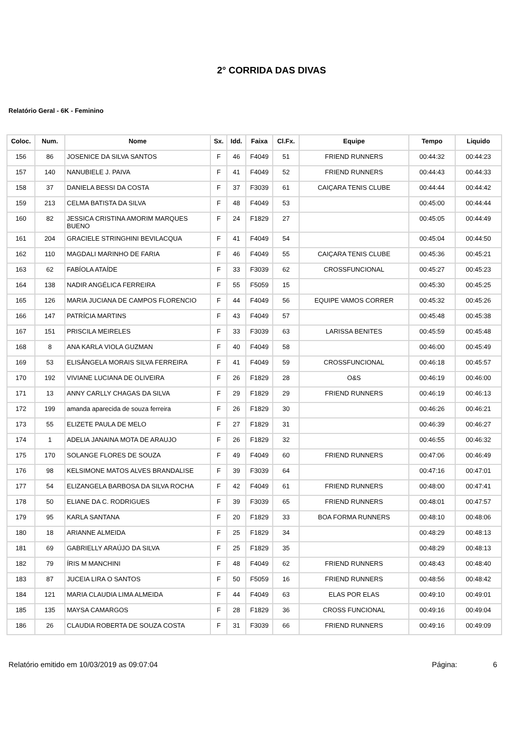2° CORRIDA DAS DIVAS
Relatório Geral - 6K - Feminino
| Coloc. | Num. | Nome | Sx. | Idd. | Faixa | Cl.Fx. | Equipe | Tempo | Liquido |
| --- | --- | --- | --- | --- | --- | --- | --- | --- | --- |
| 156 | 86 | JOSENICE DA SILVA SANTOS | F | 46 | F4049 | 51 | FRIEND RUNNERS | 00:44:32 | 00:44:23 |
| 157 | 140 | NANUBIELE J. PAIVA | F | 41 | F4049 | 52 | FRIEND RUNNERS | 00:44:43 | 00:44:33 |
| 158 | 37 | DANIELA BESSI DA COSTA | F | 37 | F3039 | 61 | CAIÇARA TENIS CLUBE | 00:44:44 | 00:44:42 |
| 159 | 213 | CELMA BATISTA DA SILVA | F | 48 | F4049 | 53 | | 00:45:00 | 00:44:44 |
| 160 | 82 | JESSICA CRISTINA AMORIM MARQUES BUENO | F | 24 | F1829 | 27 | | 00:45:05 | 00:44:49 |
| 161 | 204 | GRACIELE STRINGHINI BEVILACQUA | F | 41 | F4049 | 54 | | 00:45:04 | 00:44:50 |
| 162 | 110 | MAGDALI MARINHO DE FARIA | F | 46 | F4049 | 55 | CAIÇARA TENIS CLUBE | 00:45:36 | 00:45:21 |
| 163 | 62 | FABÍOLA ATAÍDE | F | 33 | F3039 | 62 | CROSSFUNCIONAL | 00:45:27 | 00:45:23 |
| 164 | 138 | NADIR ANGÉLICA FERREIRA | F | 55 | F5059 | 15 | | 00:45:30 | 00:45:25 |
| 165 | 126 | MARIA JUCIANA DE CAMPOS FLORENCIO | F | 44 | F4049 | 56 | EQUIPE VAMOS CORRER | 00:45:32 | 00:45:26 |
| 166 | 147 | PATRÍCIA MARTINS | F | 43 | F4049 | 57 | | 00:45:48 | 00:45:38 |
| 167 | 151 | PRISCILA MEIRELES | F | 33 | F3039 | 63 | LARISSA BENITES | 00:45:59 | 00:45:48 |
| 168 | 8 | ANA KARLA VIOLA GUZMAN | F | 40 | F4049 | 58 | | 00:46:00 | 00:45:49 |
| 169 | 53 | ELISÂNGELA MORAIS SILVA FERREIRA | F | 41 | F4049 | 59 | CROSSFUNCIONAL | 00:46:18 | 00:45:57 |
| 170 | 192 | VIVIANE LUCIANA DE OLIVEIRA | F | 26 | F1829 | 28 | O&S | 00:46:19 | 00:46:00 |
| 171 | 13 | ANNY CARLLY CHAGAS DA SILVA | F | 29 | F1829 | 29 | FRIEND RUNNERS | 00:46:19 | 00:46:13 |
| 172 | 199 | amanda aparecida de souza ferreira | F | 26 | F1829 | 30 | | 00:46:26 | 00:46:21 |
| 173 | 55 | ELIZETE PAULA DE MELO | F | 27 | F1829 | 31 | | 00:46:39 | 00:46:27 |
| 174 | 1 | ADELIA JANAINA MOTA DE ARAUJO | F | 26 | F1829 | 32 | | 00:46:55 | 00:46:32 |
| 175 | 170 | SOLANGE FLORES DE SOUZA | F | 49 | F4049 | 60 | FRIEND RUNNERS | 00:47:06 | 00:46:49 |
| 176 | 98 | KELSIMONE MATOS ALVES BRANDALISE | F | 39 | F3039 | 64 | | 00:47:16 | 00:47:01 |
| 177 | 54 | ELIZANGELA BARBOSA DA SILVA ROCHA | F | 42 | F4049 | 61 | FRIEND RUNNERS | 00:48:00 | 00:47:41 |
| 178 | 50 | ELIANE DA C. RODRIGUES | F | 39 | F3039 | 65 | FRIEND RUNNERS | 00:48:01 | 00:47:57 |
| 179 | 95 | KARLA SANTANA | F | 20 | F1829 | 33 | BOA FORMA RUNNERS | 00:48:10 | 00:48:06 |
| 180 | 18 | ARIANNE ALMEIDA | F | 25 | F1829 | 34 | | 00:48:29 | 00:48:13 |
| 181 | 69 | GABRIELLY ARAÚJO DA SILVA | F | 25 | F1829 | 35 | | 00:48:29 | 00:48:13 |
| 182 | 79 | ÍRIS M MANCHINI | F | 48 | F4049 | 62 | FRIEND RUNNERS | 00:48:43 | 00:48:40 |
| 183 | 87 | JUCEIA LIRA O SANTOS | F | 50 | F5059 | 16 | FRIEND RUNNERS | 00:48:56 | 00:48:42 |
| 184 | 121 | MARIA CLAUDIA LIMA ALMEIDA | F | 44 | F4049 | 63 | ELAS POR ELAS | 00:49:10 | 00:49:01 |
| 185 | 135 | MAYSA CAMARGOS | F | 28 | F1829 | 36 | CROSS FUNCIONAL | 00:49:16 | 00:49:04 |
| 186 | 26 | CLAUDIA ROBERTA DE SOUZA COSTA | F | 31 | F3039 | 66 | FRIEND RUNNERS | 00:49:16 | 00:49:09 |
Relatório emitido em 10/03/2019 as 09:07:04 Página: 6